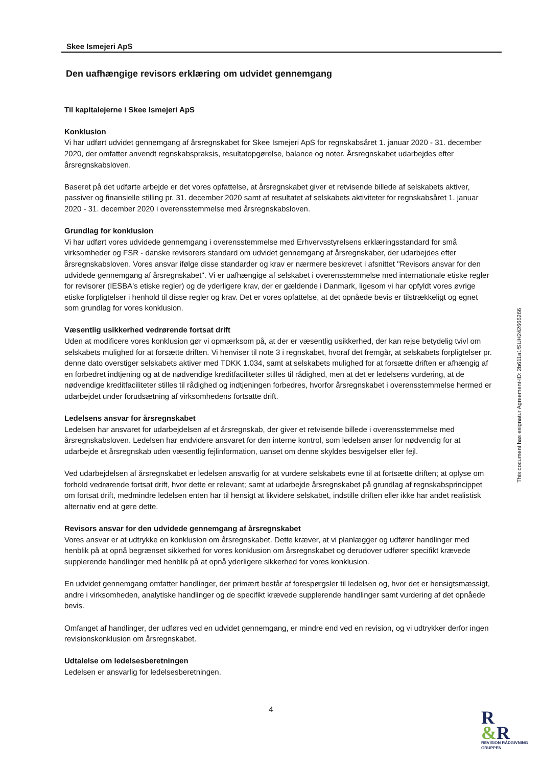Skee Ismejeri ApS
Den uafhængige revisors erklæring om udvidet gennemgang
Til kapitalejerne i Skee Ismejeri ApS
Konklusion
Vi har udført udvidet gennemgang af årsregnskabet for Skee Ismejeri ApS for regnskabsåret 1. januar 2020 - 31. december 2020, der omfatter anvendt regnskabspraksis, resultatopgørelse, balance og noter. Årsregnskabet udarbejdes efter årsregnskabsloven.
Baseret på det udførte arbejde er det vores opfattelse, at årsregnskabet giver et retvisende billede af selskabets aktiver, passiver og finansielle stilling pr. 31. december 2020 samt af resultatet af selskabets aktiviteter for regnskabsåret 1. januar 2020 - 31. december 2020 i overensstemmelse med årsregnskabsloven.
Grundlag for konklusion
Vi har udført vores udvidede gennemgang i overensstemmelse med Erhvervsstyrelsens erklæringsstandard for små virksomheder og FSR - danske revisorers standard om udvidet gennemgang af årsregnskaber, der udarbejdes efter årsregnskabsloven. Vores ansvar ifølge disse standarder og krav er nærmere beskrevet i afsnittet "Revisors ansvar for den udvidede gennemgang af årsregnskabet". Vi er uafhængige af selskabet i overensstemmelse med internationale etiske regler for revisorer (IESBA's etiske regler) og de yderligere krav, der er gældende i Danmark, ligesom vi har opfyldt vores øvrige etiske forpligtelser i henhold til disse regler og krav. Det er vores opfattelse, at det opnåede bevis er tilstrækkeligt og egnet som grundlag for vores konklusion.
Væsentlig usikkerhed vedrørende fortsat drift
Uden at modificere vores konklusion gør vi opmærksom på, at der er væsentlig usikkerhed, der kan rejse betydelig tvivl om selskabets mulighed for at forsætte driften. Vi henviser til note 3 i regnskabet, hvoraf det fremgår, at selskabets forpligtelser pr. denne dato overstiger selskabets aktiver med TDKK 1.034, samt at selskabets mulighed for at forsætte driften er afhængig af en forbedret indtjening og at de nødvendige kreditfaciliteter stilles til rådighed, men at det er ledelsens vurdering, at de nødvendige kreditfaciliteter stilles til rådighed og indtjeningen forbedres, hvorfor årsregnskabet i overensstemmelse hermed er udarbejdet under forudsætning af virksomhedens fortsatte drift.
Ledelsens ansvar for årsregnskabet
Ledelsen har ansvaret for udarbejdelsen af et årsregnskab, der giver et retvisende billede i overensstemmelse med årsregnskabsloven. Ledelsen har endvidere ansvaret for den interne kontrol, som ledelsen anser for nødvendig for at udarbejde et årsregnskab uden væsentlig fejlinformation, uanset om denne skyldes besvigelser eller fejl.
Ved udarbejdelsen af årsregnskabet er ledelsen ansvarlig for at vurdere selskabets evne til at fortsætte driften; at oplyse om forhold vedrørende fortsat drift, hvor dette er relevant; samt at udarbejde årsregnskabet på grundlag af regnskabsprincippet om fortsat drift, medmindre ledelsen enten har til hensigt at likvidere selskabet, indstille driften eller ikke har andet realistisk alternativ end at gøre dette.
Revisors ansvar for den udvidede gennemgang af årsregnskabet
Vores ansvar er at udtrykke en konklusion om årsregnskabet. Dette kræver, at vi planlægger og udfører handlinger med henblik på at opnå begrænset sikkerhed for vores konklusion om årsregnskabet og derudover udfører specifikt krævede supplerende handlinger med henblik på at opnå yderligere sikkerhed for vores konklusion.
En udvidet gennemgang omfatter handlinger, der primært består af forespørgsler til ledelsen og, hvor det er hensigtsmæssigt, andre i virksomheden, analytiske handlinger og de specifikt krævede supplerende handlinger samt vurdering af det opnåede bevis.
Omfanget af handlinger, der udføres ved en udvidet gennemgang, er mindre end ved en revision, og vi udtrykker derfor ingen revisionskonklusion om årsregnskabet.
Udtalelse om ledelsesberetningen
Ledelsen er ansvarlig for ledelsesberetningen.
This document has esignatur Agreement-ID: 2b611a1fSUH242666266
4
R
&R
REVISION RÅDGIVNING GRUPPEN